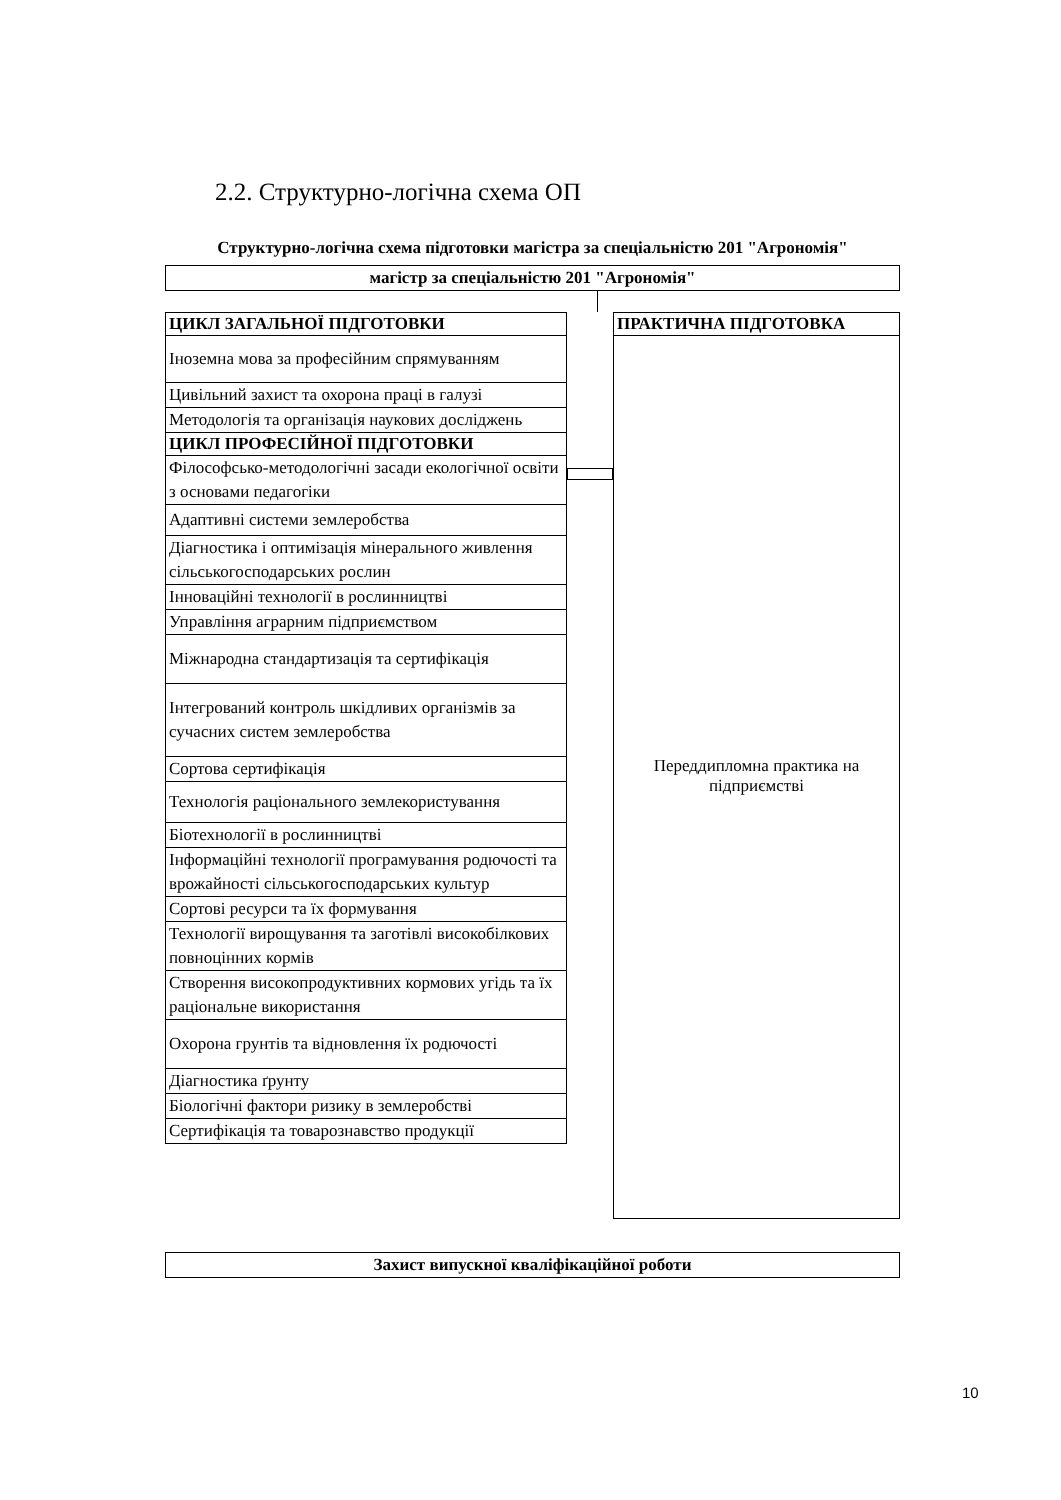2.2. Структурно-логічна схема ОП
Структурно-логічна схема підготовки магістра за спеціальністю 201 "Агрономія"
магістр за спеціальністю 201 "Агрономія"
| ЦИКЛ ЗАГАЛЬНОЇ ПІДГОТОВКИ |
| --- |
| Іноземна мова за професійним спрямуванням |
| Цивільний захист та охорона праці в галузі |
| Методологія та організація наукових досліджень |
| ЦИКЛ ПРОФЕСІЙНОЇ ПІДГОТОВКИ |
| Філософсько-методологічні засади екологічної освіти з основами педагогіки |
| Адаптивні системи землеробства |
| Діагностика і оптимізація мінерального живлення сільськогосподарських рослин |
| Інноваційні технології в рослинництві |
| Управління аграрним підприємством |
| Міжнародна стандартизація та сертифікація |
| Інтегрований контроль шкідливих організмів за сучасних систем землеробства |
| Сортова сертифікація |
| Технологія раціонального землекористування |
| Біотехнології в рослинництві |
| Інформаційні технології програмування родючості та врожайності сільськогосподарських культур |
| Сортові ресурси та їх формування |
| Технології вирощування та заготівлі високобілкових повноцінних кормів |
| Створення високопродуктивних кормових угідь та їх раціональне використання |
| Охорона грунтів та відновлення їх родючості |
| Діагностика ґрунту |
| Біологічні фактори ризику в землеробстві |
| Сертифікація та товарознавство продукції |
ПРАКТИЧНА ПІДГОТОВКА
Переддипломна практика на
підприємстві
Захист випускної кваліфікаційної роботи
10